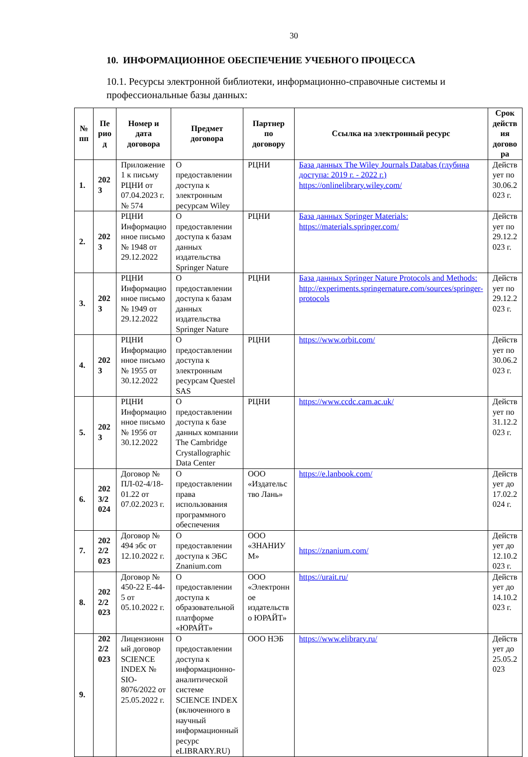30
10. ИНФОРМАЦИОННОЕ ОБЕСПЕЧЕНИЕ УЧЕБНОГО ПРОЦЕССА
10.1. Ресурсы электронной библиотеки, информационно-справочные системы и профессиональные базы данных:
| № пп | Пе рио д | Номер и дата договора | Предмет договора | Партнер по договору | Ссылка на электронный ресурс | Срок действ ия догово ра |
| --- | --- | --- | --- | --- | --- | --- |
| 1. | 202 3 | Приложение 1 к письму РЦНИ от 07.04.2023 г. № 574 | О предоставлении доступа к электронным ресурсам Wiley | РЦНИ | База данных The Wiley Journals Databas (глубина доступа: 2019 г. - 2022 г.) https://onlinelibrary.wiley.com/ | Действ ует по 30.06.2 023 г. |
| 2. | 202 3 | РЦНИ Информацио нное письмо № 1948 от 29.12.2022 | О предоставлении доступа к базам данных издательства Springer Nature | РЦНИ | База данных Springer Materials: https://materials.springer.com/ | Действ ует по 29.12.2 023 г. |
| 3. | 202 3 | РЦНИ Информацио нное письмо № 1949 от 29.12.2022 | О предоставлении доступа к базам данных издательства Springer Nature | РЦНИ | База данных Springer Nature Protocols and Methods: http://experiments.springernature.com/sources/springer-protocols | Действ ует по 29.12.2 023 г. |
| 4. | 202 3 | РЦНИ Информацио нное письмо № 1955 от 30.12.2022 | О предоставлении доступа к электронным ресурсам Questel SAS | РЦНИ | https://www.orbit.com/ | Действ ует по 30.06.2 023 г. |
| 5. | 202 3 | РЦНИ Информацио нное письмо № 1956 от 30.12.2022 | О предоставлении доступа к базе данных компании The Cambridge Crystallographic Data Center | РЦНИ | https://www.ccdc.cam.ac.uk/ | Действ ует по 31.12.2 023 г. |
| 6. | 202 3/2 024 | Договор № ПЛ-02-4/18-01.22 от 07.02.2023 г. | О предоставлении права использования программного обеспечения | ООО «Издательс тво Лань» | https://e.lanbook.com/ | Действ ует до 17.02.2 024 г. |
| 7. | 202 2/2 023 | Договор № 494 эбс от 12.10.2022 г. | О предоставлении доступа к ЭБС Znanium.com | ООО «ЗНАНИУ М» | https://znanium.com/ | Действ ует до 12.10.2 023 г. |
| 8. | 202 2/2 023 | Договор № 450-22 Е-44-5 от 05.10.2022 г. | О предоставлении доступа к образовательной платформе «ЮРАЙТ» | ООО «Электронн ое издательств о ЮРАЙТ» | https://urait.ru/ | Действ ует до 14.10.2 023 г. |
| 9. | 202 2/2 023 | Лицензионн ый договор SCIENCE INDEX № SIO-8076/2022 от 25.05.2022 г. | О предоставлении доступа к информационно-аналитической системе SCIENCE INDEX (включенного в научный информационный ресурс eLIBRARY.RU) | ООО НЭБ | https://www.elibrary.ru/ | Действ ует до 25.05.2 023 |